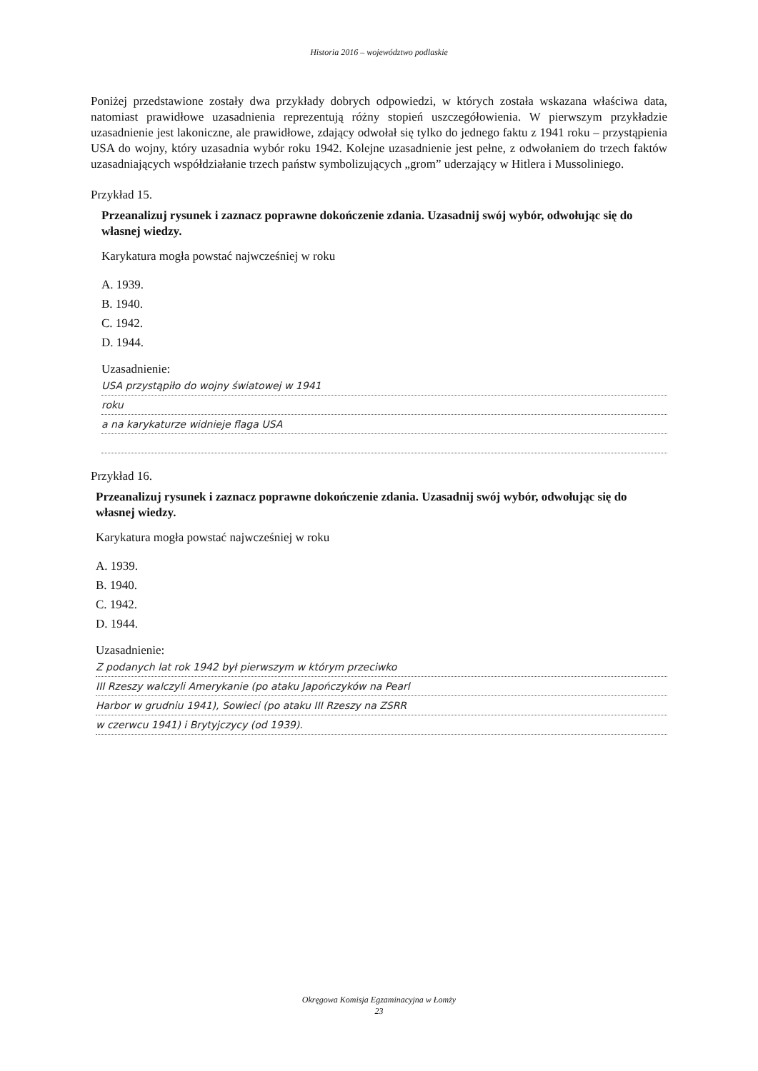Historia 2016 – województwo podlaskie
Poniżej przedstawione zostały dwa przykłady dobrych odpowiedzi, w których została wskazana właściwa data, natomiast prawidłowe uzasadnienia reprezentują różny stopień uszczegółowienia. W pierwszym przykładzie uzasadnienie jest lakoniczne, ale prawidłowe, zdający odwołał się tylko do jednego faktu z 1941 roku – przystąpienia USA do wojny, który uzasadnia wybór roku 1942. Kolejne uzasadnienie jest pełne, z odwołaniem do trzech faktów uzasadniających współdziałanie trzech państw symbolizujących „grom” uderzający w Hitlera i Mussoliniego.
Przykład 15.
Przeanalizuj rysunek i zaznacz poprawne dokończenie zdania. Uzasadnij swój wybór, odwołując się do własnej wiedzy.
Karykatura mogła powstać najwcześniej w roku
A. 1939.
B. 1940.
C. 1942.
D. 1944.
Uzasadnienie:
USA przystąpiło do wojny światowej w 1941
roku
a na karykaturze widnieje flaga USA
Przykład 16.
Przeanalizuj rysunek i zaznacz poprawne dokończenie zdania. Uzasadnij swój wybór, odwołując się do własnej wiedzy.
Karykatura mogła powstać najwcześniej w roku
A. 1939.
B. 1940.
C. 1942.
D. 1944.
Uzasadnienie:
Z podanych lat rok 1942 był pierwszym w którym przeciwko
III Rzeszy walczyli Amerykanie (po ataku Japończyków na Pearl
Harbor w grudniu 1941), Sowieci (po ataku III Rzeszy na ZSRR
w czerwcu 1941) i Brytyjczycy (od 1939).
Okręgowa Komisja Egzaminacyjna w Łomży
23